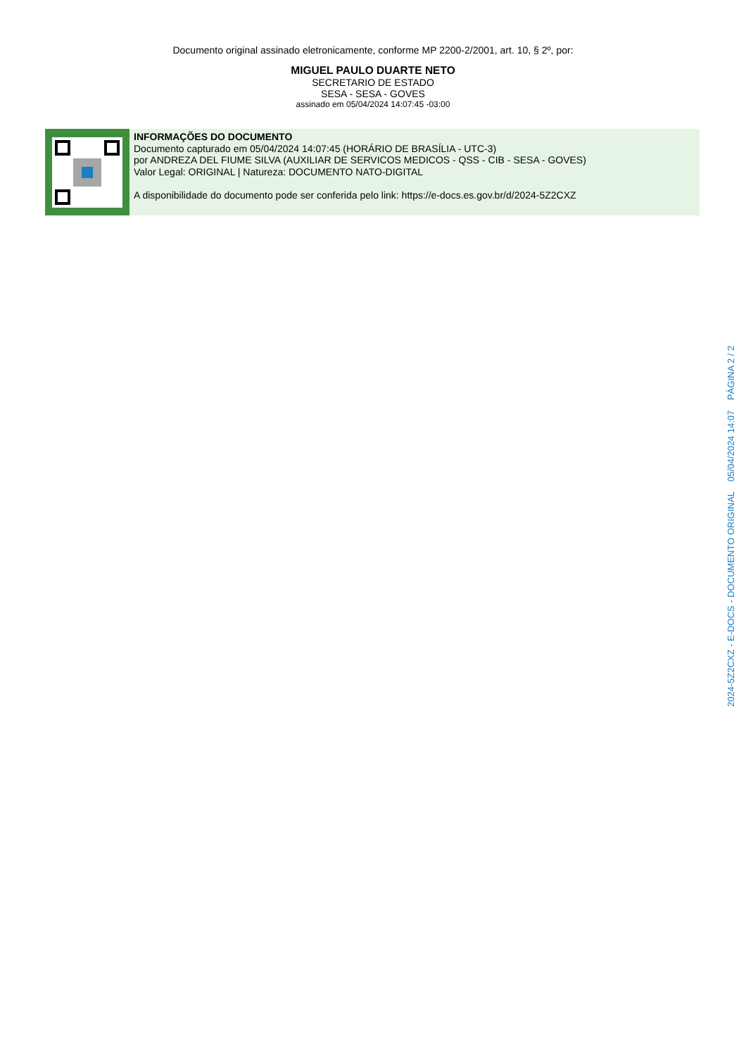Documento original assinado eletronicamente, conforme MP 2200-2/2001, art. 10, § 2º, por:
MIGUEL PAULO DUARTE NETO
SECRETARIO DE ESTADO
SESA - SESA - GOVES
assinado em 05/04/2024 14:07:45 -03:00
INFORMAÇÕES DO DOCUMENTO
Documento capturado em 05/04/2024 14:07:45 (HORÁRIO DE BRASÍLIA - UTC-3)
por ANDREZA DEL FIUME SILVA (AUXILIAR DE SERVICOS MEDICOS - QSS - CIB - SESA - GOVES)
Valor Legal: ORIGINAL | Natureza: DOCUMENTO NATO-DIGITAL
A disponibilidade do documento pode ser conferida pelo link: https://e-docs.es.gov.br/d/2024-5Z2CXZ
2024-5Z2CXZ - E-DOCS - DOCUMENTO ORIGINAL 05/04/2024 14:07 PÁGINA 2 / 2